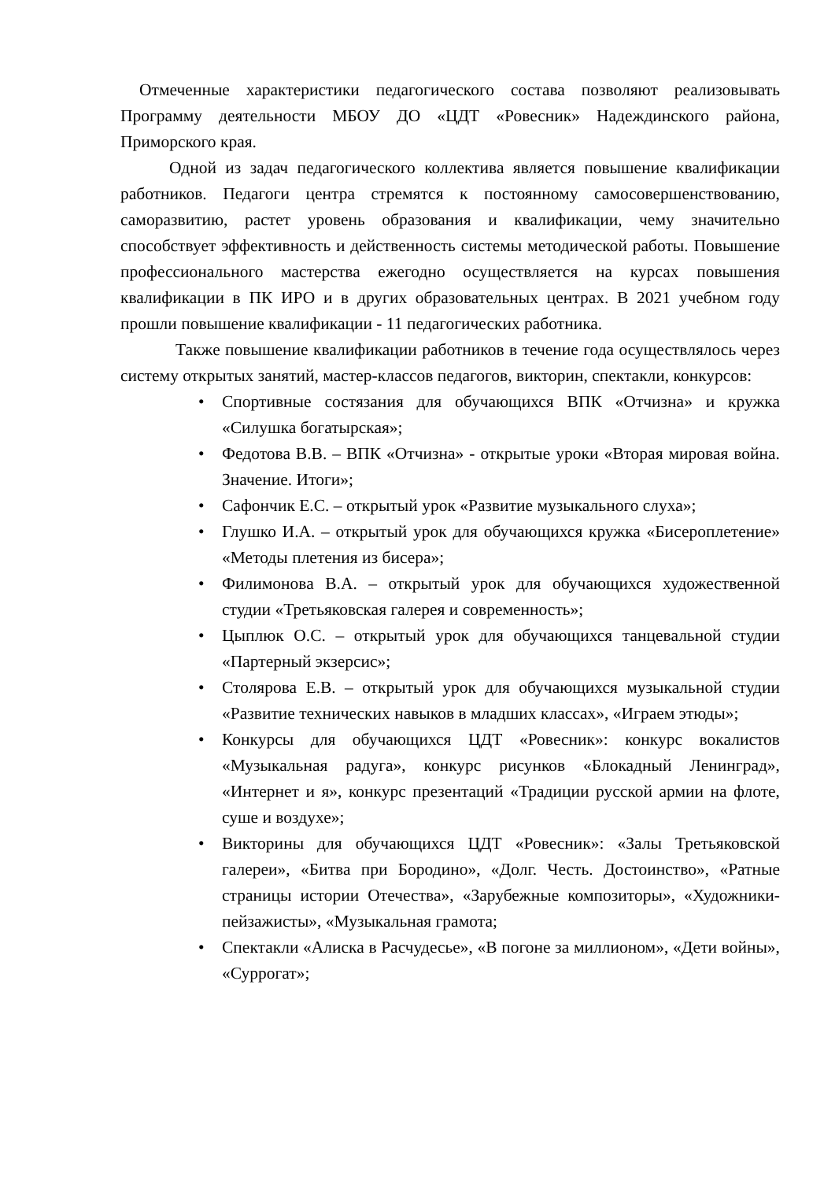Отмеченные характеристики педагогического состава позволяют реализовывать Программу деятельности МБОУ ДО «ЦДТ «Ровесник» Надеждинского района, Приморского края.
Одной из задач педагогического коллектива является повышение квалификации работников. Педагоги центра стремятся к постоянному самосовершенствованию, саморазвитию, растет уровень образования и квалификации, чему значительно способствует эффективность и действенность системы методической работы. Повышение профессионального мастерства ежегодно осуществляется на курсах повышения квалификации в ПК ИРО и в других образовательных центрах. В 2021 учебном году прошли повышение квалификации - 11 педагогических работника.
Также повышение квалификации работников в течение года осуществлялось через систему открытых занятий, мастер-классов педагогов, викторин, спектакли, конкурсов:
• Спортивные состязания для обучающихся ВПК «Отчизна» и кружка «Силушка богатырская»;
• Федотова В.В. – ВПК «Отчизна» - открытые уроки «Вторая мировая война. Значение. Итоги»;
• Сафончик Е.С. – открытый урок «Развитие музыкального слуха»;
• Глушко И.А. – открытый урок для обучающихся кружка «Бисероплетение» «Методы плетения из бисера»;
• Филимонова В.А. – открытый урок для обучающихся художественной студии «Третьяковская галерея и современность»;
• Цыплюк О.С. – открытый урок для обучающихся танцевальной студии «Партерный экзерсис»;
• Столярова Е.В. – открытый урок для обучающихся музыкальной студии «Развитие технических навыков в младших классах», «Играем этюды»;
• Конкурсы для обучающихся ЦДТ «Ровесник»: конкурс вокалистов «Музыкальная радуга», конкурс рисунков «Блокадный Ленинград», «Интернет и я», конкурс презентаций «Традиции русской армии на флоте, суше и воздухе»;
• Викторины для обучающихся ЦДТ «Ровесник»: «Залы Третьяковской галереи», «Битва при Бородино», «Долг. Честь. Достоинство», «Ратные страницы истории Отечества», «Зарубежные композиторы», «Художники-пейзажисты», «Музыкальная грамота;
• Спектакли «Алиска в Расчудесье», «В погоне за миллионом», «Дети войны», «Суррогат»;